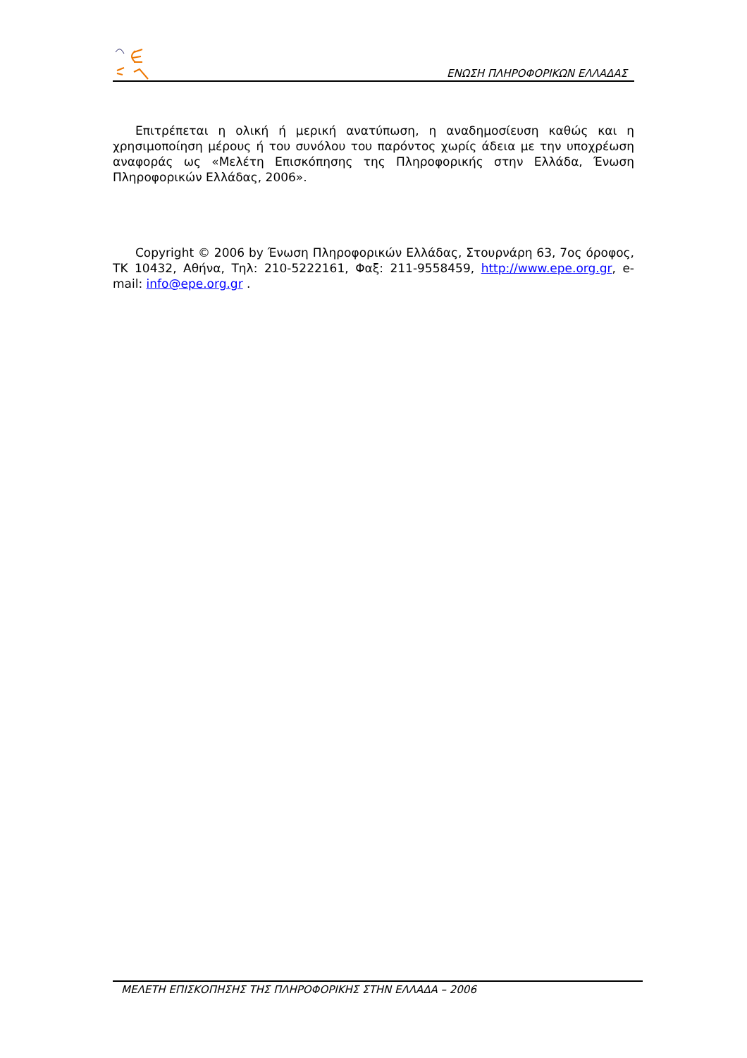ΕΝΩΣΗ ΠΛΗΡΟΦΟΡΙΚΩΝ ΕΛΛΑΔΑΣ
Επιτρέπεται η ολική ή μερική ανατύπωση, η αναδημοσίευση καθώς και η χρησιμοποίηση μέρους ή του συνόλου του παρόντος χωρίς άδεια με την υποχρέωση αναφοράς ως «Μελέτη Επισκόπησης της Πληροφορικής στην Ελλάδα, Ένωση Πληροφορικών Ελλάδας, 2006».
Copyright © 2006 by Ένωση Πληροφορικών Ελλάδας, Στουρνάρη 63, 7ος όροφος, ΤΚ 10432, Αθήνα, Τηλ: 210-5222161, Φαξ: 211-9558459, http://www.epe.org.gr, e-mail: info@epe.org.gr .
ΜΕΛΕΤΗ ΕΠΙΣΚΟΠΗΣΗΣ ΤΗΣ ΠΛΗΡΟΦΟΡΙΚΗΣ ΣΤΗΝ ΕΛΛΑΔΑ – 2006